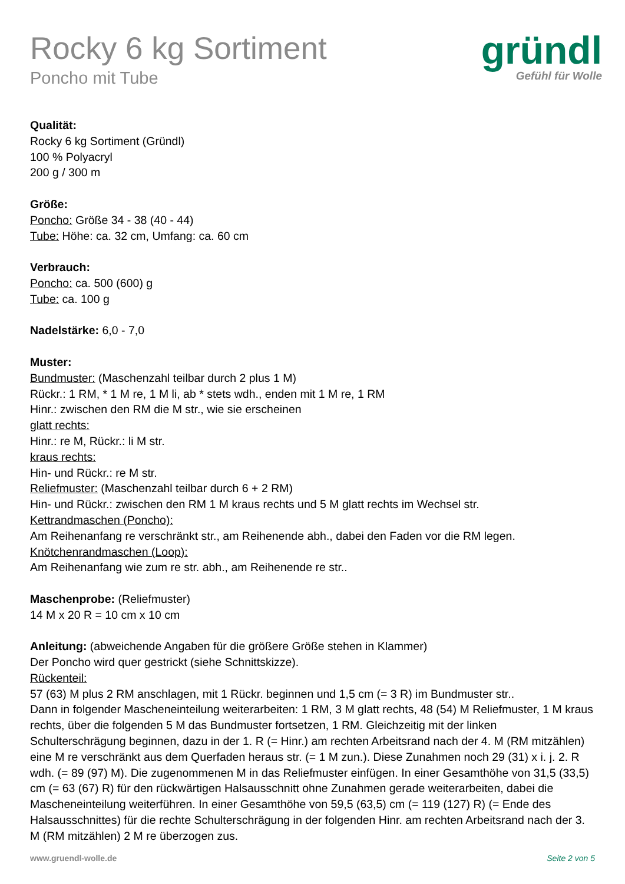Rocky 6 kg Sortiment
Poncho mit Tube
gründl
Gefühl für Wolle
Qualität:
Rocky 6 kg Sortiment (Gründl)
100 % Polyacryl
200 g / 300 m
Größe:
Poncho: Größe 34 - 38 (40 - 44)
Tube: Höhe: ca. 32 cm, Umfang: ca. 60 cm
Verbrauch:
Poncho: ca. 500 (600) g
Tube: ca. 100 g
Nadelstärke: 6,0 - 7,0
Muster:
Bundmuster: (Maschenzahl teilbar durch 2 plus 1 M)
Rückr.: 1 RM, * 1 M re, 1 M li, ab * stets wdh., enden mit 1 M re, 1 RM
Hinr.: zwischen den RM die M str., wie sie erscheinen
glatt rechts:
Hinr.: re M, Rückr.: li M str.
kraus rechts:
Hin- und Rückr.: re M str.
Reliefmuster: (Maschenzahl teilbar durch 6 + 2 RM)
Hin- und Rückr.: zwischen den RM 1 M kraus rechts und 5 M glatt rechts im Wechsel str.
Kettrandmaschen (Poncho):
Am Reihenanfang re verschränkt str., am Reihenende abh., dabei den Faden vor die RM legen.
Knötchenrandmaschen (Loop):
Am Reihenanfang wie zum re str. abh., am Reihenende re str..
Maschenprobe: (Reliefmuster)
14 M x 20 R = 10 cm x 10 cm
Anleitung: (abweichende Angaben für die größere Größe stehen in Klammer)
Der Poncho wird quer gestrickt (siehe Schnittskizze).
Rückenteil:
57 (63) M plus 2 RM anschlagen, mit 1 Rückr. beginnen und 1,5 cm (= 3 R) im Bundmuster str..
Dann in folgender Mascheneinteilung weiterarbeiten: 1 RM, 3 M glatt rechts, 48 (54) M Reliefmuster, 1 M kraus rechts, über die folgenden 5 M das Bundmuster fortsetzen, 1 RM. Gleichzeitig mit der linken Schulterschrägung beginnen, dazu in der 1. R (= Hinr.) am rechten Arbeitsrand nach der 4. M (RM mitzählen) eine M re verschränkt aus dem Querfaden heraus str. (= 1 M zun.). Diese Zunahmen noch 29 (31) x i. j. 2. R wdh. (= 89 (97) M). Die zugenommenen M in das Reliefmuster einfügen. In einer Gesamthöhe von 31,5 (33,5) cm (= 63 (67) R) für den rückwärtigen Halsausschnitt ohne Zunahmen gerade weiterarbeiten, dabei die Mascheneinteilung weiterführen. In einer Gesamthöhe von 59,5 (63,5) cm (= 119 (127) R) (= Ende des Halsausschnittes) für die rechte Schulterschrägung in der folgenden Hinr. am rechten Arbeitsrand nach der 3. M (RM mitzählen) 2 M re überzogen zus.
www.gruendl-wolle.de Seite 2 von 5